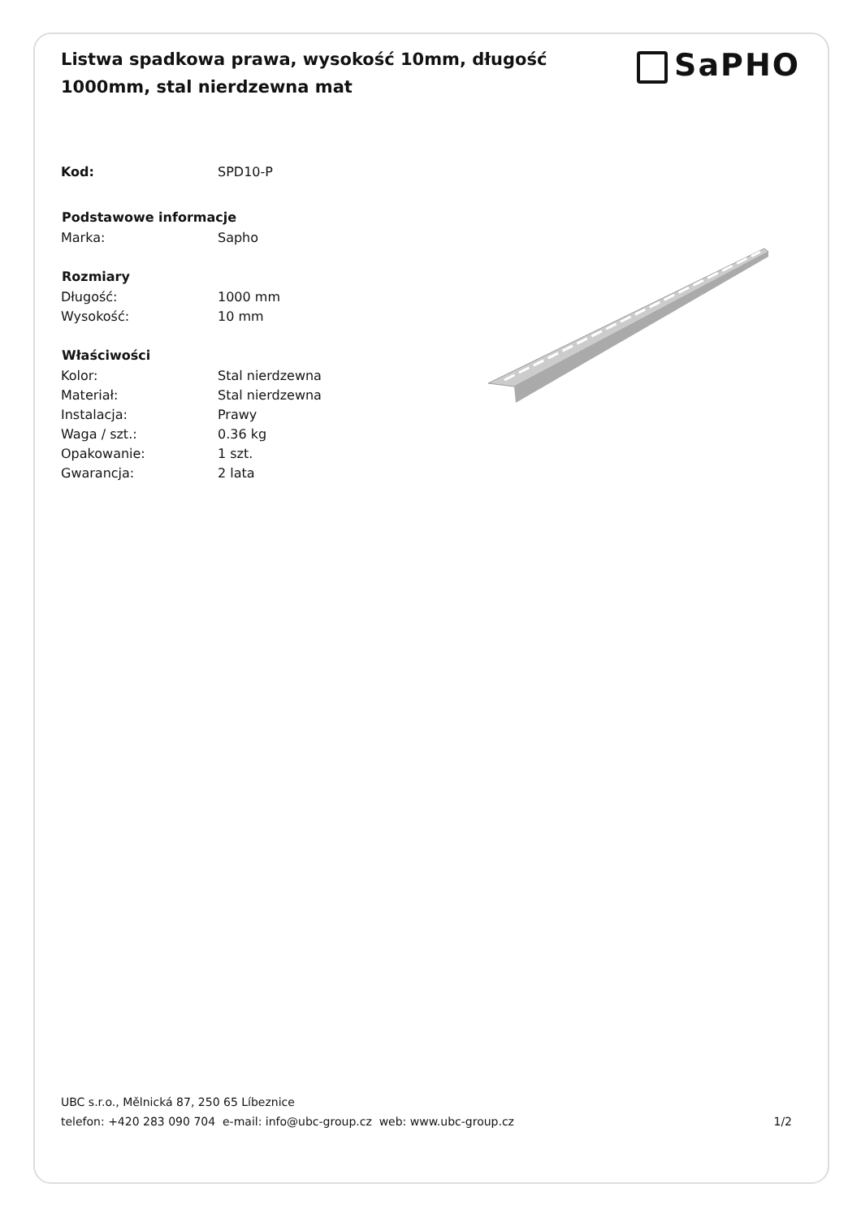Listwa spadkowa prawa, wysokość 10mm, długość 1000mm, stal nierdzewna mat
SaPHO
| Kod: | SPD10-P |
| Podstawowe informacje | |
| Marka: | Sapho |
| Rozmiary | |
| Długość: | 1000 mm |
| Wysokość: | 10 mm |
| Właściwości | |
| Kolor: | Stal nierdzewna |
| Materiał: | Stal nierdzewna |
| Instalacja: | Prawy |
| Waga / szt.: | 0.36 kg |
| Opakowanie: | 1 szt. |
| Gwarancja: | 2 lata |
UBC s.r.o., Mělnická 87, 250 65 Líbeznice
telefon: +420 283 090 704 e-mail: info@ubc-group.cz web: www.ubc-group.cz 1/2